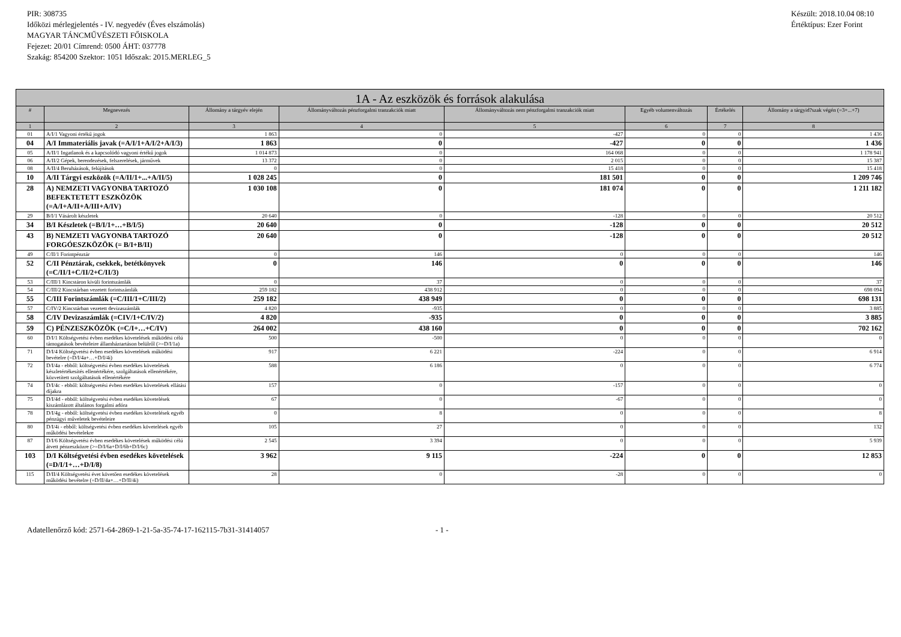PIR: 308735
Időközi mérlegjelentés - IV. negyedév (Éves elszámolás)
MAGYAR TÁNCMŰVÉSZETI FŐISKOLA
Fejezet: 20/01 Címrend: 0500 ÁHT: 037778
Szakág: 854200 Szektor: 1051 Időszak: 2015.MERLEG_5
Készült: 2018.10.04 08:10
Értéktípus: Ezer Forint
| 1A - Az eszközök és források alakulása | | | | | | | |
| --- | --- | --- | --- | --- | --- | --- | --- |
| # | Megnevezés | Állomány a tárgyév elején | Állományváltozás pénzforgalmi tranzakciók miatt | Állományváltozás nem pénzforgalmi tranzakciók miatt | Egyéb volumenváltozás | Értékelés | Állomány a tárgyid?szak végén (=3+...+7) |
| 1 | 2 | 3 | 4 | 5 | 6 | 7 | 8 |
| 01 | A/I/1 Vagyoni értékű jogok | 1 863 | 0 | -427 | 0 | 0 | 1 436 |
| 04 | A/I Immateriális javak (=A/I/1+A/I/2+A/I/3) | 1 863 | 0 | -427 | 0 | 0 | 1 436 |
| 05 | A/II/1 Ingatlanok és a kapcsolódó vagyoni értékű jogok | 1 014 873 | 0 | 164 068 | 0 | 0 | 1 178 941 |
| 06 | A/II/2 Gépek, berendezések, felszerelések, járművek | 13 372 | 0 | 2 015 | 0 | 0 | 15 387 |
| 08 | A/II/4 Beruházások, felújítások | 0 | 0 | 15 418 | 0 | 0 | 15 418 |
| 10 | A/II Tárgyi eszközök (=A/II/1+...+A/II/5) | 1 028 245 | 0 | 181 501 | 0 | 0 | 1 209 746 |
| 28 | A) NEMZETI VAGYONBA TARTOZÓ BEFEKTETETT ESZKÖZÖK (=A/I+A/II+A/III+A/IV) | 1 030 108 | 0 | 181 074 | 0 | 0 | 1 211 182 |
| 29 | B/I/1 Vásárolt készletek | 20 640 | 0 | -128 | 0 | 0 | 20 512 |
| 34 | B/I Készletek (=B/I/1+…+B/I/5) | 20 640 | 0 | -128 | 0 | 0 | 20 512 |
| 43 | B) NEMZETI VAGYONBA TARTOZÓ FORGÓESZKÖZÖK (= B/I+B/II) | 20 640 | 0 | -128 | 0 | 0 | 20 512 |
| 49 | C/II/1 Forintpénztár | 0 | 146 | 0 | 0 | 0 | 146 |
| 52 | C/II Pénztárak, csekkek, betétkönyvek (=C/II/1+C/II/2+C/II/3) | 0 | 146 | 0 | 0 | 0 | 146 |
| 53 | C/III/1 Kincstáron kívüli forintszámlák | 0 | 37 | 0 | 0 | 0 | 37 |
| 54 | C/III/2 Kincstárban vezetett forintszámlák | 259 182 | 438 912 | 0 | 0 | 0 | 698 094 |
| 55 | C/III Forintszámlák (=C/III/1+C/III/2) | 259 182 | 438 949 | 0 | 0 | 0 | 698 131 |
| 57 | C/IV/2 Kincstárban vezetett devizaszámlák | 4 820 | -935 | 0 | 0 | 0 | 3 885 |
| 58 | C/IV Devizaszámlák (=CIV/1+C/IV/2) | 4 820 | -935 | 0 | 0 | 0 | 3 885 |
| 59 | C) PÉNZESZKÖZÖK (=C/I+…+C/IV) | 264 002 | 438 160 | 0 | 0 | 0 | 702 162 |
| 60 | D/I/1 Költségvetési évben esedékes követelések működési célú támogatások bevételeire államháztartáson belülről (>=D/I/1a) | 500 | -500 | 0 | 0 | 0 | 0 |
| 71 | D/I/4 Költségvetési évben esedékes követelések működési bevételre (=D/I/4a+…+D/I/4i) | 917 | 6 221 | -224 | 0 | 0 | 6 914 |
| 72 | D/I/4a - ebből: költségvetési évben esedékes követelések készletértékesítés ellenértékére, szolgáltatások ellenértékére, közvetített szolgáltatások ellenértékére | 588 | 6 186 | 0 | 0 | 0 | 6 774 |
| 74 | D/I/4c - ebből: költségvetési évben esedékes követelések ellátási díjakra | 157 | 0 | -157 | 0 | 0 | 0 |
| 75 | D/I/4d - ebből: költségvetési évben esedékes követelések kiszámlázott általános forgalmi adóra | 67 | 0 | -67 | 0 | 0 | 0 |
| 78 | D/I/4g - ebből: költségvetési évben esedékes követelések egyéb pénzügyi műveletek bevételeire | 0 | 8 | 0 | 0 | 0 | 8 |
| 80 | D/I/4i - ebből: költségvetési évben esedékes követelések egyéb működési bevételekre | 105 | 27 | 0 | 0 | 0 | 132 |
| 87 | D/I/6 Költségvetési évben esedékes követelések működési célú átvett pénzeszközre (>=D/I/6a+D/I/6b+D/I/6c) | 2 545 | 3 394 | 0 | 0 | 0 | 5 939 |
| 103 | D/I Költségvetési évben esedékes követelések (=D/I/1+…+D/I/8) | 3 962 | 9 115 | -224 | 0 | 0 | 12 853 |
| 115 | D/II/4 Költségvetési évet követően esedékes követelések működési bevételre (=D/II/4a+…+D/II/4i) | 28 | 0 | -28 | 0 | 0 | 0 |
Adatellenőrző kód: 2571-64-2869-1-21-5a-35-74-17-162115-7b31-31414057 - 1 -